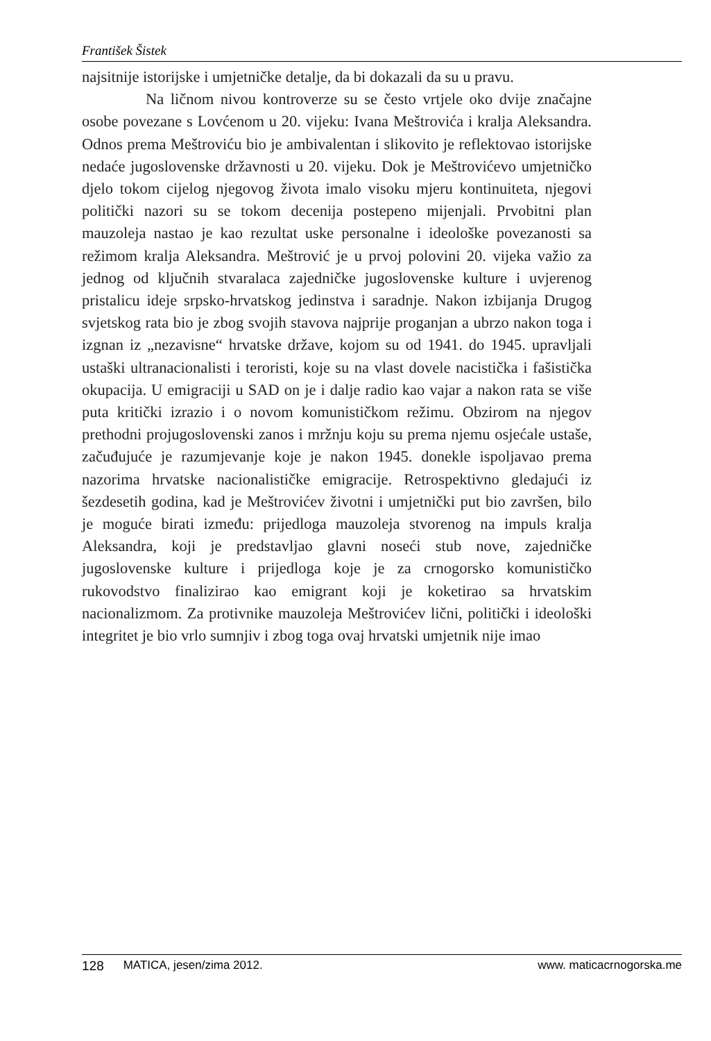František Šistek
najsitnije istorijske i umjetničke detalje, da bi dokazali da su u pravu.
Na ličnom nivou kontroverze su se često vrtjele oko dvije značajne osobe povezane s Lovćenom u 20. vijeku: Ivana Meštrovića i kralja Aleksandra. Odnos prema Meštroviću bio je ambivalentan i slikovito je reflektovao istorijske nedaće jugoslovenske državnosti u 20. vijeku. Dok je Meštrovićevo umjetničko djelo tokom cijelog njegovog života imalo visoku mjeru kontinuiteta, njegovi politički nazori su se tokom decenija postepeno mijenjali. Prvobitni plan mauzoleja nastao je kao rezultat uske personalne i ideološke povezanosti sa režimom kralja Aleksandra. Meštrović je u prvoj polovini 20. vijeka važio za jednog od ključnih stvaralaca zajedničke jugoslovenske kulture i uvjerenog pristalicu ideje srpsko-hrvatskog jedinstva i saradnje. Nakon izbijanja Drugog svjetskog rata bio je zbog svojih stavova najprije proganjan a ubrzo nakon toga i izgnan iz „nezavisne“ hrvatske države, kojom su od 1941. do 1945. upravljali ustaški ultranacionalisti i teroristi, koje su na vlast dovele nacistička i fašistička okupacija. U emigraciji u SAD on je i dalje radio kao vajar a nakon rata se više puta kritički izrazio i o novom komunističkom režimu. Obzirom na njegov prethodni projugoslovenski zanos i mržnju koju su prema njemu osjećale ustaše, začuđujuće je razumjevanje koje je nakon 1945. donekle ispoljavao prema nazorima hrvatske nacionalističke emigracije. Retrospektivno gledajući iz šezdesetih godina, kad je Meštrovićev životni i umjetnički put bio završen, bilo je moguće birati između: prijedloga mauzoleja stvorenog na impuls kralja Aleksandra, koji je predstavljao glavni noseći stub nove, zajedničke jugoslovenske kulture i prijedloga koje je za crnogorsko komunističko rukovodstvo finalizirao kao emigrant koji je koketirao sa hrvatskim nacionalizmom. Za protivnike mauzoleja Meštrovićev lični, politički i ideološki integritet je bio vrlo sumnjiv i zbog toga ovaj hrvatski umjetnik nije imao
128 MATICA, jesen/zima 2012. www. maticacrnogorska.me